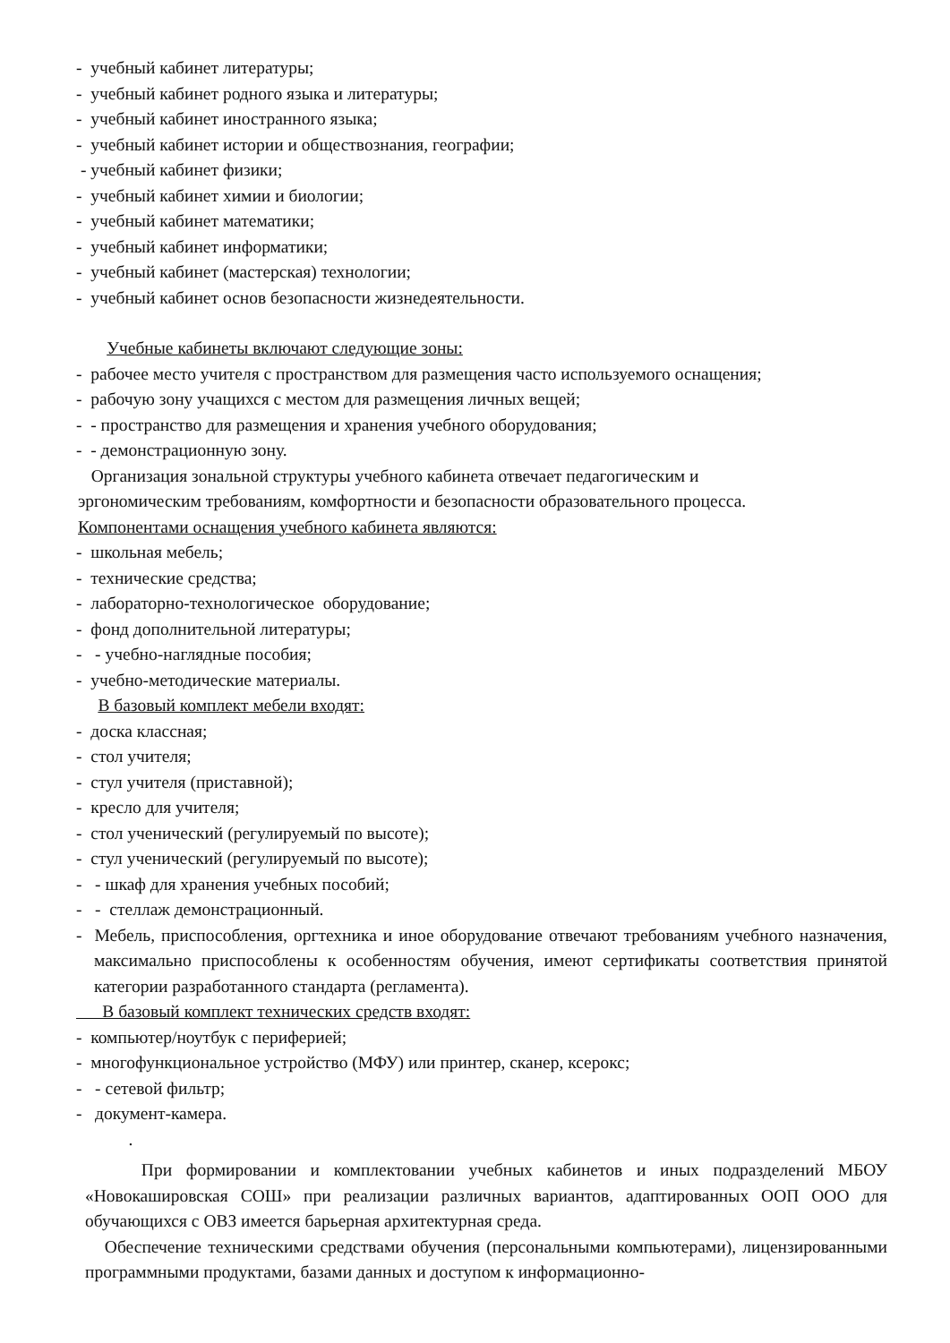- учебный кабинет литературы;
- учебный кабинет родного языка и литературы;
- учебный кабинет иностранного языка;
- учебный кабинет истории и обществознания, географии;
- учебный кабинет физики;
- учебный кабинет химии и биологии;
- учебный кабинет математики;
- учебный кабинет информатики;
- учебный кабинет (мастерская) технологии;
- учебный кабинет основ безопасности жизнедеятельности.
Учебные кабинеты включают следующие зоны:
- рабочее место учителя с пространством для размещения часто используемого оснащения;
- рабочую зону учащихся с местом для размещения личных вещей;
- - пространство для размещения и хранения учебного оборудования;
- - демонстрационную зону.
Организация зональной структуры учебного кабинета отвечает педагогическим и эргономическим требованиям, комфортности и безопасности образовательного процесса. Компонентами оснащения учебного кабинета являются:
- школьная мебель;
- технические средства;
- лабораторно-технологическое оборудование;
- фонд дополнительной литературы;
- - учебно-наглядные пособия;
- учебно-методические материалы.
В базовый комплект мебели входят:
- доска классная;
- стол учителя;
- стул учителя (приставной);
- кресло для учителя;
- стол ученический (регулируемый по высоте);
- стул ученический (регулируемый по высоте);
- - шкаф для хранения учебных пособий;
- - стеллаж демонстрационный.
- Мебель, приспособления, оргтехника и иное оборудование отвечают требованиям учебного назначения, максимально приспособлены к особенностям обучения, имеют сертификаты соответствия принятой категории разработанного стандарта (регламента).
В базовый комплект технических средств входят:
- компьютер/ноутбук с периферией;
- многофункциональное устройство (МФУ) или принтер, сканер, ксерокс;
- - сетевой фильтр;
- документ-камера.
.
При формировании и комплектовании учебных кабинетов и иных подразделений МБОУ «Новокашировская СОШ» при реализации различных вариантов, адаптированных ООП ООО для обучающихся с ОВЗ имеется барьерная архитектурная среда.
Обеспечение техническими средствами обучения (персональными компьютерами), лицензированными программными продуктами, базами данных и доступом к информационно-